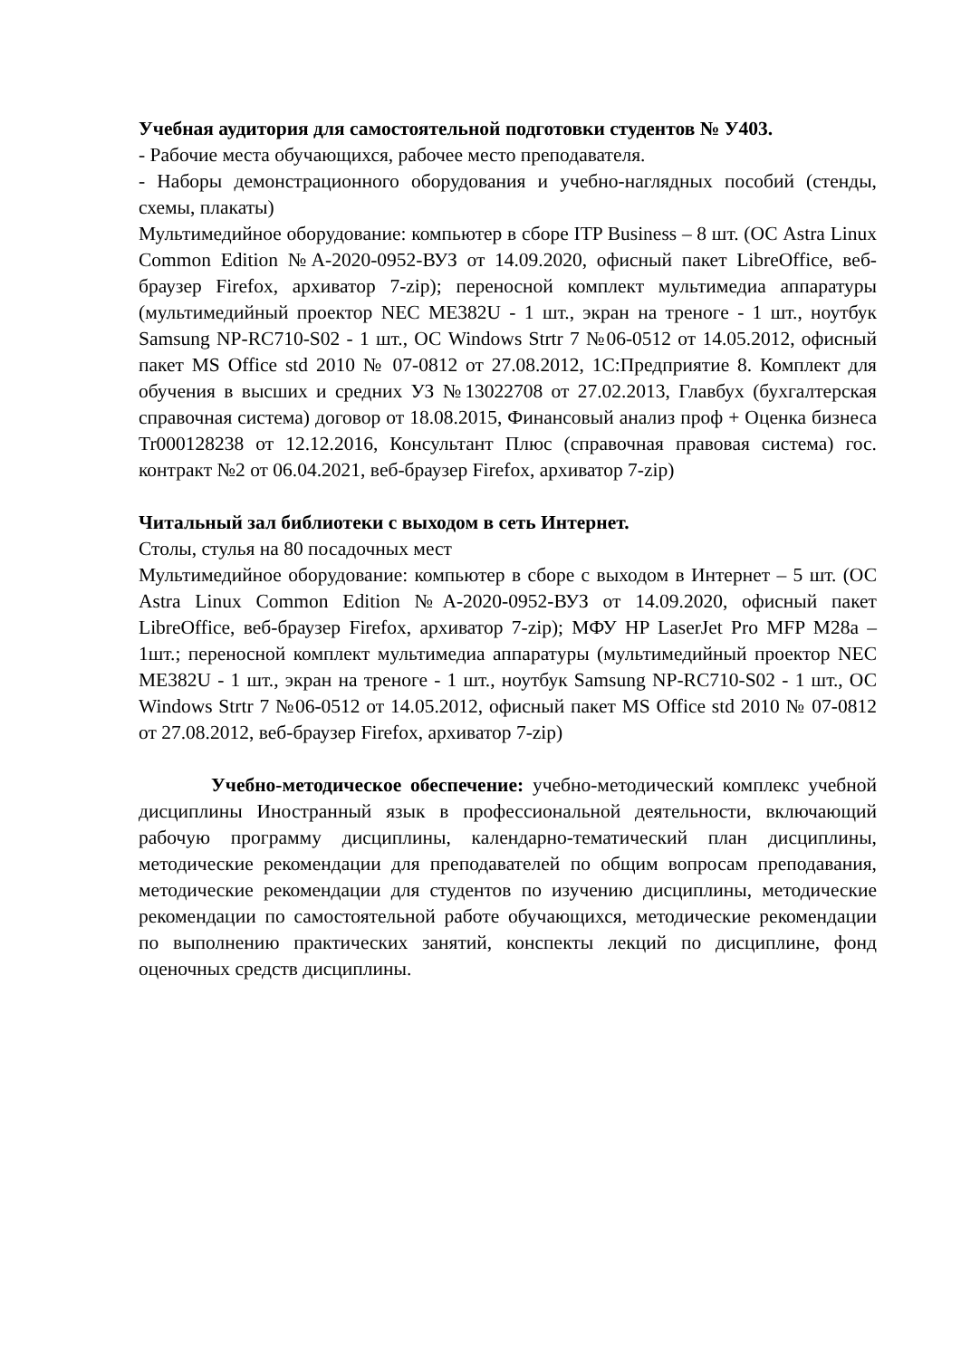Учебная аудитория для самостоятельной подготовки студентов № У403.
- Рабочие места обучающихся, рабочее место преподавателя.
- Наборы демонстрационного оборудования и учебно-наглядных пособий (стенды, схемы, плакаты)
Мультимедийное оборудование: компьютер в сборе ITP Business – 8 шт. (ОС Astra Linux Common Edition №А-2020-0952-ВУЗ от 14.09.2020, офисный пакет LibreOffice, веб-браузер Firefox, архиватор 7-zip); переносной комплект мультимедиа аппаратуры (мультимедийный проектор NEC ME382U - 1 шт., экран на треноге - 1 шт., ноутбук Samsung NP-RC710-S02 - 1 шт., ОС Windows Strtr 7 №06-0512 от 14.05.2012, офисный пакет MS Office std 2010 № 07-0812 от 27.08.2012, 1С:Предприятие 8. Комплект для обучения в высших и средних УЗ №13022708 от 27.02.2013, Главбух (бухгалтерская справочная система) договор от 18.08.2015, Финансовый анализ проф + Оценка бизнеса Tr000128238 от 12.12.2016, Консультант Плюс (справочная правовая система) гос. контракт №2 от 06.04.2021, веб-браузер Firefox, архиватор 7-zip)
Читальный зал библиотеки с выходом в сеть Интернет.
Столы, стулья на 80 посадочных мест
Мультимедийное оборудование: компьютер в сборе с выходом в Интернет – 5 шт. (ОС Astra Linux Common Edition №А-2020-0952-ВУЗ от 14.09.2020, офисный пакет LibreOffice, веб-браузер Firefox, архиватор 7-zip); МФУ HP LaserJet Pro MFP M28a – 1шт.; переносной комплект мультимедиа аппаратуры (мультимедийный проектор NEC ME382U - 1 шт., экран на треноге - 1 шт., ноутбук Samsung NP-RC710-S02 - 1 шт., ОС Windows Strtr 7 №06-0512 от 14.05.2012, офисный пакет MS Office std 2010 № 07-0812 от 27.08.2012, веб-браузер Firefox, архиватор 7-zip)
Учебно-методическое обеспечение: учебно-методический комплекс учебной дисциплины Иностранный язык в профессиональной деятельности, включающий рабочую программу дисциплины, календарно-тематический план дисциплины, методические рекомендации для преподавателей по общим вопросам преподавания, методические рекомендации для студентов по изучению дисциплины, методические рекомендации по самостоятельной работе обучающихся, методические рекомендации по выполнению практических занятий, конспекты лекций по дисциплине, фонд оценочных средств дисциплины.